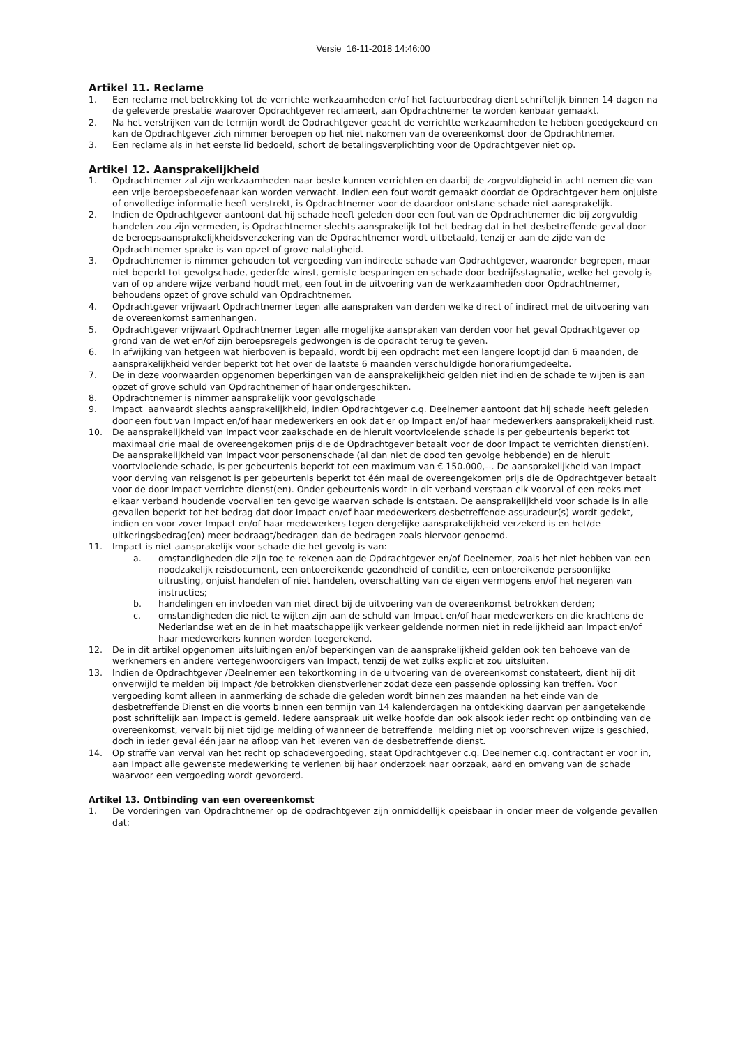Versie 16-11-2018 14:46:00
Artikel 11. Reclame
1. Een reclame met betrekking tot de verrichte werkzaamheden er/of het factuurbedrag dient schriftelijk binnen 14 dagen na de geleverde prestatie waarover Opdrachtgever reclameert, aan Opdrachtnemer te worden kenbaar gemaakt.
2. Na het verstrijken van de termijn wordt de Opdrachtgever geacht de verrichtte werkzaamheden te hebben goedgekeurd en kan de Opdrachtgever zich nimmer beroepen op het niet nakomen van de overeenkomst door de Opdrachtnemer.
3. Een reclame als in het eerste lid bedoeld, schort de betalingsverplichting voor de Opdrachtgever niet op.
Artikel 12. Aansprakelijkheid
1. Opdrachtnemer zal zijn werkzaamheden naar beste kunnen verrichten en daarbij de zorgvuldigheid in acht nemen die van een vrije beroepsbeoefenaar kan worden verwacht. Indien een fout wordt gemaakt doordat de Opdrachtgever hem onjuiste of onvolledige informatie heeft verstrekt, is Opdrachtnemer voor de daardoor ontstane schade niet aansprakelijk.
2. Indien de Opdrachtgever aantoont dat hij schade heeft geleden door een fout van de Opdrachtnemer die bij zorgvuldig handelen zou zijn vermeden, is Opdrachtnemer slechts aansprakelijk tot het bedrag dat in het desbetreffende geval door de beroepsaansprakelijkheidsverzekering van de Opdrachtnemer wordt uitbetaald, tenzij er aan de zijde van de Opdrachtnemer sprake is van opzet of grove nalatigheid.
3. Opdrachtnemer is nimmer gehouden tot vergoeding van indirecte schade van Opdrachtgever, waaronder begrepen, maar niet beperkt tot gevolgschade, gederfde winst, gemiste besparingen en schade door bedrijfsstagnatie, welke het gevolg is van of op andere wijze verband houdt met, een fout in de uitvoering van de werkzaamheden door Opdrachtnemer, behoudens opzet of grove schuld van Opdrachtnemer.
4. Opdrachtgever vrijwaart Opdrachtnemer tegen alle aanspraken van derden welke direct of indirect met de uitvoering van de overeenkomst samenhangen.
5. Opdrachtgever vrijwaart Opdrachtnemer tegen alle mogelijke aanspraken van derden voor het geval Opdrachtgever op grond van de wet en/of zijn beroepsregels gedwongen is de opdracht terug te geven.
6. In afwijking van hetgeen wat hierboven is bepaald, wordt bij een opdracht met een langere looptijd dan 6 maanden, de aansprakelijkheid verder beperkt tot het over de laatste 6 maanden verschuldigde honorariumgedeelte.
7. De in deze voorwaarden opgenomen beperkingen van de aansprakelijkheid gelden niet indien de schade te wijten is aan opzet of grove schuld van Opdrachtnemer of haar ondergeschikten.
8. Opdrachtnemer is nimmer aansprakelijk voor gevolgschade
9. Impact aanvaardt slechts aansprakelijkheid, indien Opdrachtgever c.q. Deelnemer aantoont dat hij schade heeft geleden door een fout van Impact en/of haar medewerkers en ook dat er op Impact en/of haar medewerkers aansprakelijkheid rust.
10. De aansprakelijkheid van Impact voor zaakschade en de hieruit voortvloeiende schade is per gebeurtenis beperkt tot maximaal drie maal de overeengekomen prijs die de Opdrachtgever betaalt voor de door Impact te verrichten dienst(en). De aansprakelijkheid van Impact voor personenschade (al dan niet de dood ten gevolge hebbende) en de hieruit voortvloeiende schade, is per gebeurtenis beperkt tot een maximum van € 150.000,--. De aansprakelijkheid van Impact voor derving van reisgenot is per gebeurtenis beperkt tot één maal de overeengekomen prijs die de Opdrachtgever betaalt voor de door Impact verrichte dienst(en). Onder gebeurtenis wordt in dit verband verstaan elk voorval of een reeks met elkaar verband houdende voorvallen ten gevolge waarvan schade is ontstaan. De aansprakelijkheid voor schade is in alle gevallen beperkt tot het bedrag dat door Impact en/of haar medewerkers desbetreffende assuradeur(s) wordt gedekt, indien en voor zover Impact en/of haar medewerkers tegen dergelijke aansprakelijkheid verzekerd is en het/de uitkeringsbedrag(en) meer bedraagt/bedragen dan de bedragen zoals hiervoor genoemd.
11. Impact is niet aansprakelijk voor schade die het gevolg is van:
a. omstandigheden die zijn toe te rekenen aan de Opdrachtgever en/of Deelnemer, zoals het niet hebben van een noodzakelijk reisdocument, een ontoereikende gezondheid of conditie, een ontoereikende persoonlijke uitrusting, onjuist handelen of niet handelen, overschatting van de eigen vermogens en/of het negeren van instructies;
b. handelingen en invloeden van niet direct bij de uitvoering van de overeenkomst betrokken derden;
c. omstandigheden die niet te wijten zijn aan de schuld van Impact en/of haar medewerkers en die krachtens de Nederlandse wet en de in het maatschappelijk verkeer geldende normen niet in redelijkheid aan Impact en/of haar medewerkers kunnen worden toegerekend.
12. De in dit artikel opgenomen uitsluitingen en/of beperkingen van de aansprakelijkheid gelden ook ten behoeve van de werknemers en andere vertegenwoordigers van Impact, tenzij de wet zulks expliciet zou uitsluiten.
13. Indien de Opdrachtgever /Deelnemer een tekortkoming in de uitvoering van de overeenkomst constateert, dient hij dit onverwijld te melden bij Impact /de betrokken dienstverlener zodat deze een passende oplossing kan treffen. Voor vergoeding komt alleen in aanmerking de schade die geleden wordt binnen zes maanden na het einde van de desbetreffende Dienst en die voorts binnen een termijn van 14 kalenderdagen na ontdekking daarvan per aangetekende post schriftelijk aan Impact is gemeld. Iedere aanspraak uit welke hoofde dan ook alsook ieder recht op ontbinding van de overeenkomst, vervalt bij niet tijdige melding of wanneer de betreffende melding niet op voorschreven wijze is geschied, doch in ieder geval één jaar na afloop van het leveren van de desbetreffende dienst.
14. Op straffe van verval van het recht op schadevergoeding, staat Opdrachtgever c.q. Deelnemer c.q. contractant er voor in, aan Impact alle gewenste medewerking te verlenen bij haar onderzoek naar oorzaak, aard en omvang van de schade waarvoor een vergoeding wordt gevorderd.
Artikel 13. Ontbinding van een overeenkomst
1. De vorderingen van Opdrachtnemer op de opdrachtgever zijn onmiddellijk opeisbaar in onder meer de volgende gevallen dat: